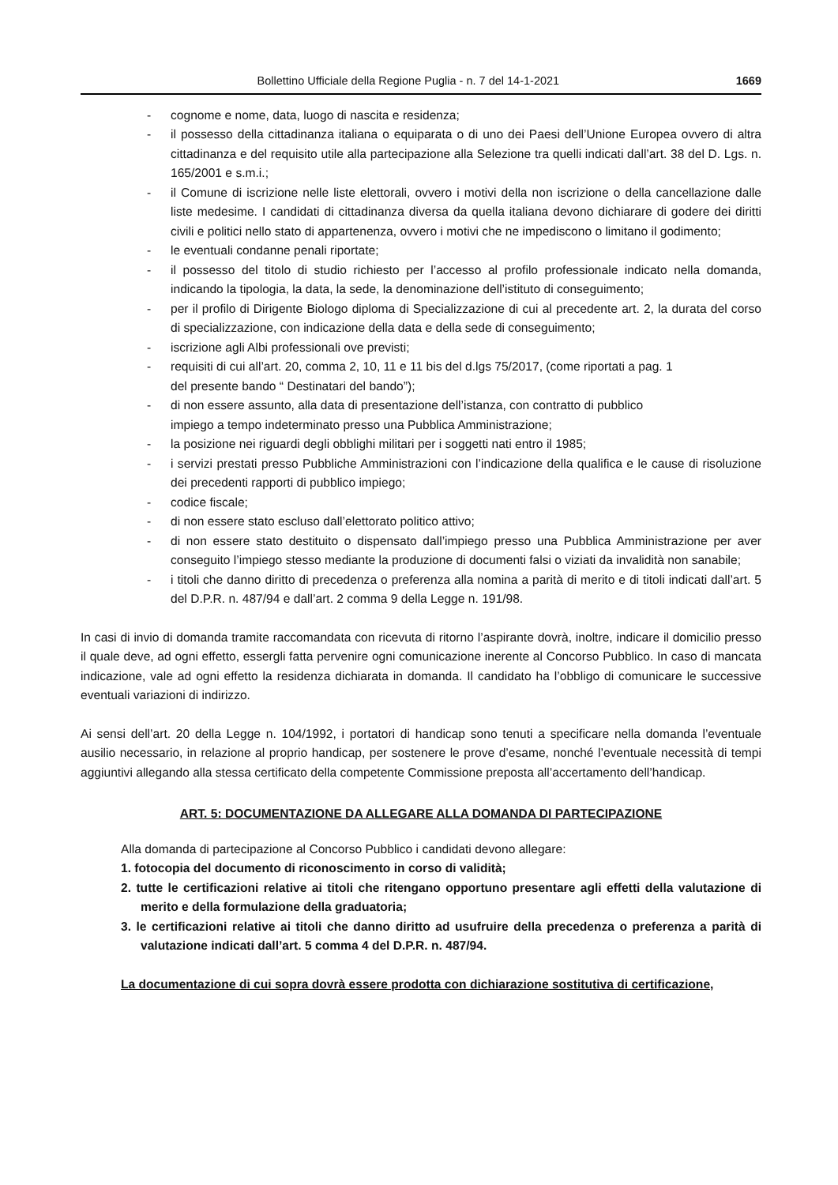Bollettino Ufficiale della Regione Puglia - n. 7 del 14-1-2021 1669
- cognome e nome, data, luogo di nascita e residenza;
- il possesso della cittadinanza italiana o equiparata o di uno dei Paesi dell’Unione Europea ovvero di altra cittadinanza e del requisito utile alla partecipazione alla Selezione tra quelli indicati dall’art. 38 del D. Lgs. n. 165/2001 e s.m.i.;
- il Comune di iscrizione nelle liste elettorali, ovvero i motivi della non iscrizione o della cancellazione dalle liste medesime. I candidati di cittadinanza diversa da quella italiana devono dichiarare di godere dei diritti civili e politici nello stato di appartenenza, ovvero i motivi che ne impediscono o limitano il godimento;
- le eventuali condanne penali riportate;
- il possesso del titolo di studio richiesto per l’accesso al profilo professionale indicato nella domanda, indicando la tipologia, la data, la sede, la denominazione dell’istituto di conseguimento;
- per il profilo di Dirigente Biologo diploma di Specializzazione di cui al precedente art. 2, la durata del corso di specializzazione, con indicazione della data e della sede di conseguimento;
- iscrizione agli Albi professionali ove previsti;
- requisiti di cui all’art. 20, comma 2, 10, 11 e 11 bis del d.lgs 75/2017, (come riportati a pag. 1
del presente bando “ Destinatari del bando”);
- di non essere assunto, alla data di presentazione dell’istanza, con contratto di pubblico
impiego a tempo indeterminato presso una Pubblica Amministrazione;
- la posizione nei riguardi degli obblighi militari per i soggetti nati entro il 1985;
- i servizi prestati presso Pubbliche Amministrazioni con l’indicazione della qualifica e le cause di risoluzione dei precedenti rapporti di pubblico impiego;
- codice fiscale;
- di non essere stato escluso dall’elettorato politico attivo;
- di non essere stato destituito o dispensato dall’impiego presso una Pubblica Amministrazione per aver conseguito l’impiego stesso mediante la produzione di documenti falsi o viziati da invalidità non sanabile;
- i titoli che danno diritto di precedenza o preferenza alla nomina a parità di merito e di titoli indicati dall’art. 5 del D.P.R. n. 487/94 e dall’art. 2 comma 9 della Legge n. 191/98.
In casi di invio di domanda tramite raccomandata con ricevuta di ritorno l’aspirante dovrà, inoltre, indicare il domicilio presso il quale deve, ad ogni effetto, essergli fatta pervenire ogni comunicazione inerente al Concorso Pubblico. In caso di mancata indicazione, vale ad ogni effetto la residenza dichiarata in domanda. Il candidato ha l’obbligo di comunicare le successive eventuali variazioni di indirizzo.
Ai sensi dell’art. 20 della Legge n. 104/1992, i portatori di handicap sono tenuti a specificare nella domanda l’eventuale ausilio necessario, in relazione al proprio handicap, per sostenere le prove d’esame, nonché l’eventuale necessità di tempi aggiuntivi allegando alla stessa certificato della competente Commissione preposta all’accertamento dell’handicap.
ART. 5: DOCUMENTAZIONE DA ALLEGARE ALLA DOMANDA DI PARTECIPAZIONE
Alla domanda di partecipazione al Concorso Pubblico i candidati devono allegare:
1. fotocopia del documento di riconoscimento in corso di validità;
2. tutte le certificazioni relative ai titoli che ritengano opportuno presentare agli effetti della valutazione di merito e della formulazione della graduatoria;
3. le certificazioni relative ai titoli che danno diritto ad usufruire della precedenza o preferenza a parità di valutazione indicati dall’art. 5 comma 4 del D.P.R. n. 487/94.
La documentazione di cui sopra dovrà essere prodotta con dichiarazione sostitutiva di certificazione,